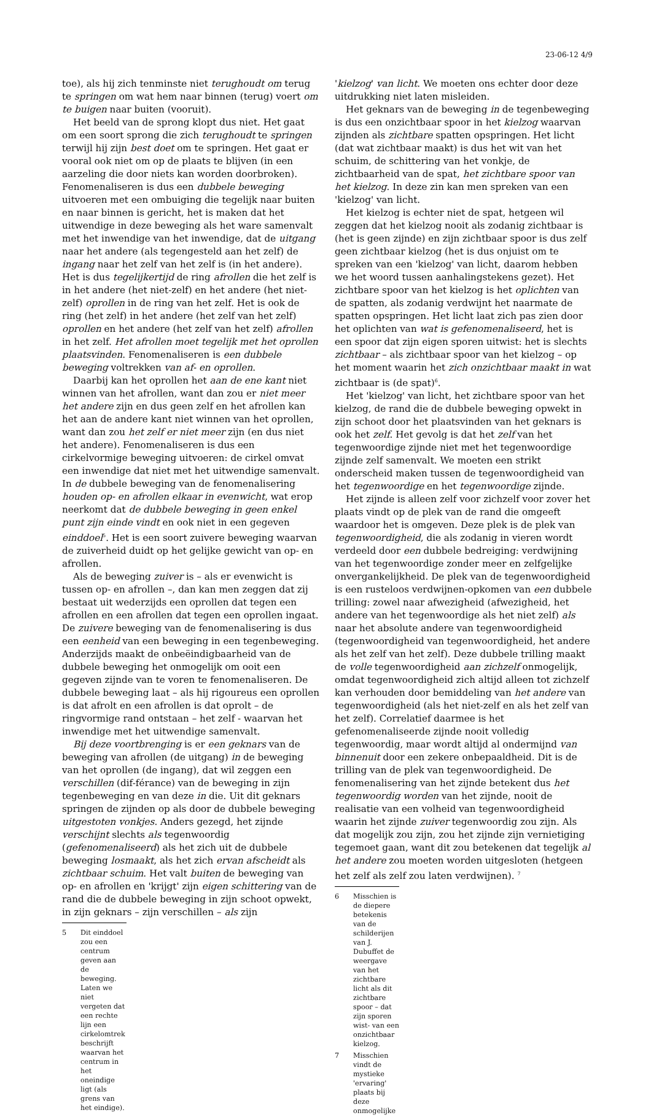23-06-12 4/9
toe), als hij zich tenminste niet terughoudt om terug te springen om wat hem naar binnen (terug) voert om te buigen naar buiten (vooruit).
Het beeld van de sprong klopt dus niet. Het gaat om een soort sprong die zich terughoudt te springen terwijl hij zijn best doet om te springen. Het gaat er vooral ook niet om op de plaats te blijven (in een aarzeling die door niets kan worden doorbroken). Fenomenaliseren is dus een dubbele beweging uitvoeren met een ombuiging die tegelijk naar buiten en naar binnen is gericht, het is maken dat het uitwendige in deze beweging als het ware samenvalt met het inwendige van het inwendige, dat de uitgang naar het andere (als tegengesteld aan het zelf) de ingang naar het zelf van het zelf is (in het andere). Het is dus tegelijkertijd de ring afrollen die het zelf is in het andere (het niet-zelf) en het andere (het niet-zelf) oprollen in de ring van het zelf. Het is ook de ring (het zelf) in het andere (het zelf van het zelf) oprollen en het andere (het zelf van het zelf) afrollen in het zelf. Het afrollen moet tegelijk met het oprollen plaatsvinden. Fenomenaliseren is een dubbele beweging voltrekken van af- en oprollen.
Daarbij kan het oprollen het aan de ene kant niet winnen van het afrollen, want dan zou er niet meer het andere zijn en dus geen zelf en het afrollen kan het aan de andere kant niet winnen van het oprollen, want dan zou het zelf er niet meer zijn (en dus niet het andere). Fenomenaliseren is dus een cirkelvormige beweging uitvoeren: de cirkel omvat een inwendige dat niet met het uitwendige samenvalt. In de dubbele beweging van de fenomenalisering houden op- en afrollen elkaar in evenwicht, wat erop neerkomt dat de dubbele beweging in geen enkel punt zijn einde vindt en ook niet in een gegeven einddoel<sup>5</sup>. Het is een soort zuivere beweging waarvan de zuiverheid duidt op het gelijke gewicht van op- en afrollen.
Als de beweging zuiver is – als er evenwicht is tussen op- en afrollen –, dan kan men zeggen dat zij bestaat uit wederzijds een oprollen dat tegen een afrollen en een afrollen dat tegen een oprollen ingaat. De zuivere beweging van de fenomenalisering is dus een eenheid van een beweging in een tegenbeweging. Anderzijds maakt de onbeëindigbaarheid van de dubbele beweging het onmogelijk om ooit een gegeven zijnde van te voren te fenomenaliseren. De dubbele beweging laat – als hij rigoureus een oprollen is dat afrolt en een afrollen is dat oprolt – de ringvormige rand ontstaan – het zelf - waarvan het inwendige met het uitwendige samenvalt.
Bij deze voortbrenging is er een geknars van de beweging van afrollen (de uitgang) in de beweging van het oprollen (de ingang), dat wil zeggen een verschillen (dif-férance) van de beweging in zijn tegenbeweging en van deze in die. Uit dit geknars springen de zijnden op als door de dubbele beweging uitgestoten vonkjes. Anders gezegd, het zijnde verschijnt slechts als tegenwoordig (gefenomenaliseerd) als het zich uit de dubbele beweging losmaakt, als het zich ervan afscheidt als zichtbaar schuim. Het valt buiten de beweging van op- en afrollen en 'krijgt' zijn eigen schittering van de rand die de dubbele beweging in zijn schoot opwekt, in zijn geknars – zijn verschillen – als zijn
5 Dit einddoel zou een centrum geven aan de beweging. Laten we niet vergeten dat een rechte lijn een cirkelomtrek beschrijft waarvan het centrum in het oneindige ligt (als grens van het eindige).
'kielzog' van licht. We moeten ons echter door deze uitdrukking niet laten misleiden.
Het geknars van de beweging in de tegenbeweging is dus een onzichtbaar spoor in het kielzog waarvan zijnden als zichtbare spatten opspringen. Het licht (dat wat zichtbaar maakt) is dus het wit van het schuim, de schittering van het vonkje, de zichtbaarheid van de spat, het zichtbare spoor van het kielzog. In deze zin kan men spreken van een 'kielzog' van licht.
Het kielzog is echter niet de spat, hetgeen wil zeggen dat het kielzog nooit als zodanig zichtbaar is (het is geen zijnde) en zijn zichtbaar spoor is dus zelf geen zichtbaar kielzog (het is dus onjuist om te spreken van een 'kielzog' van licht, daarom hebben we het woord tussen aanhalingstekens gezet). Het zichtbare spoor van het kielzog is het oplichten van de spatten, als zodanig verdwijnt het naarmate de spatten opspringen. Het licht laat zich pas zien door het oplichten van wat is gefenomenaliseerd, het is een spoor dat zijn eigen sporen uitwist: het is slechts zichtbaar – als zichtbaar spoor van het kielzog – op het moment waarin het zich onzichtbaar maakt in wat zichtbaar is (de spat)<sup>6</sup>.
Het 'kielzog' van licht, het zichtbare spoor van het kielzog, de rand die de dubbele beweging opwekt in zijn schoot door het plaatsvinden van het geknars is ook het zelf. Het gevolg is dat het zelf van het tegenwoordige zijnde niet met het tegenwoordige zijnde zelf samenvalt. We moeten een strikt onderscheid maken tussen de tegenwoordigheid van het tegenwoordige en het tegenwoordige zijnde.
Het zijnde is alleen zelf voor zichzelf voor zover het plaats vindt op de plek van de rand die omgeeft waardoor het is omgeven. Deze plek is de plek van tegenwoordigheid, die als zodanig in vieren wordt verdeeld door een dubbele bedreiging: verdwijning van het tegenwoordige zonder meer en zelfgelijke onvergankelijkheid. De plek van de tegenwoordigheid is een rusteloos verdwijnen-opkomen van een dubbele trilling: zowel naar afwezigheid (afwezigheid, het andere van het tegenwoordige als het niet zelf) als naar het absolute andere van tegenwoordigheid (tegenwoordigheid van tegenwoordigheid, het andere als het zelf van het zelf). Deze dubbele trilling maakt de volle tegenwoordigheid aan zichzelf onmogelijk, omdat tegenwoordigheid zich altijd alleen tot zichzelf kan verhouden door bemiddeling van het andere van tegenwoordigheid (als het niet-zelf en als het zelf van het zelf). Correlatief daarmee is het gefenomenaliseerde zijnde nooit volledig tegenwoordig, maar wordt altijd al ondermijnd van binnenuit door een zekere onbepaaldheid. Dit is de trilling van de plek van tegenwoordigheid. De fenomenalisering van het zijnde betekent dus het tegenwoordig worden van het zijnde, nooit de realisatie van een volheid van tegenwoordigheid waarin het zijnde zuiver tegenwoordig zou zijn. Als dat mogelijk zou zijn, zou het zijnde zijn vernietiging tegemoet gaan, want dit zou betekenen dat tegelijk al het andere zou moeten worden uitgesloten (hetgeen het zelf als zelf zou laten verdwijnen). <sup>7</sup>
6 Misschien is de diepere betekenis van de schilderijen van J. Dubuffet de weergave van het zichtbare licht als dit zichtbare spoor – dat zijn sporen wist- van een onzichtbaar kielzog.
7 Misschien vindt de mystieke 'ervaring' plaats bij deze onmogelijke